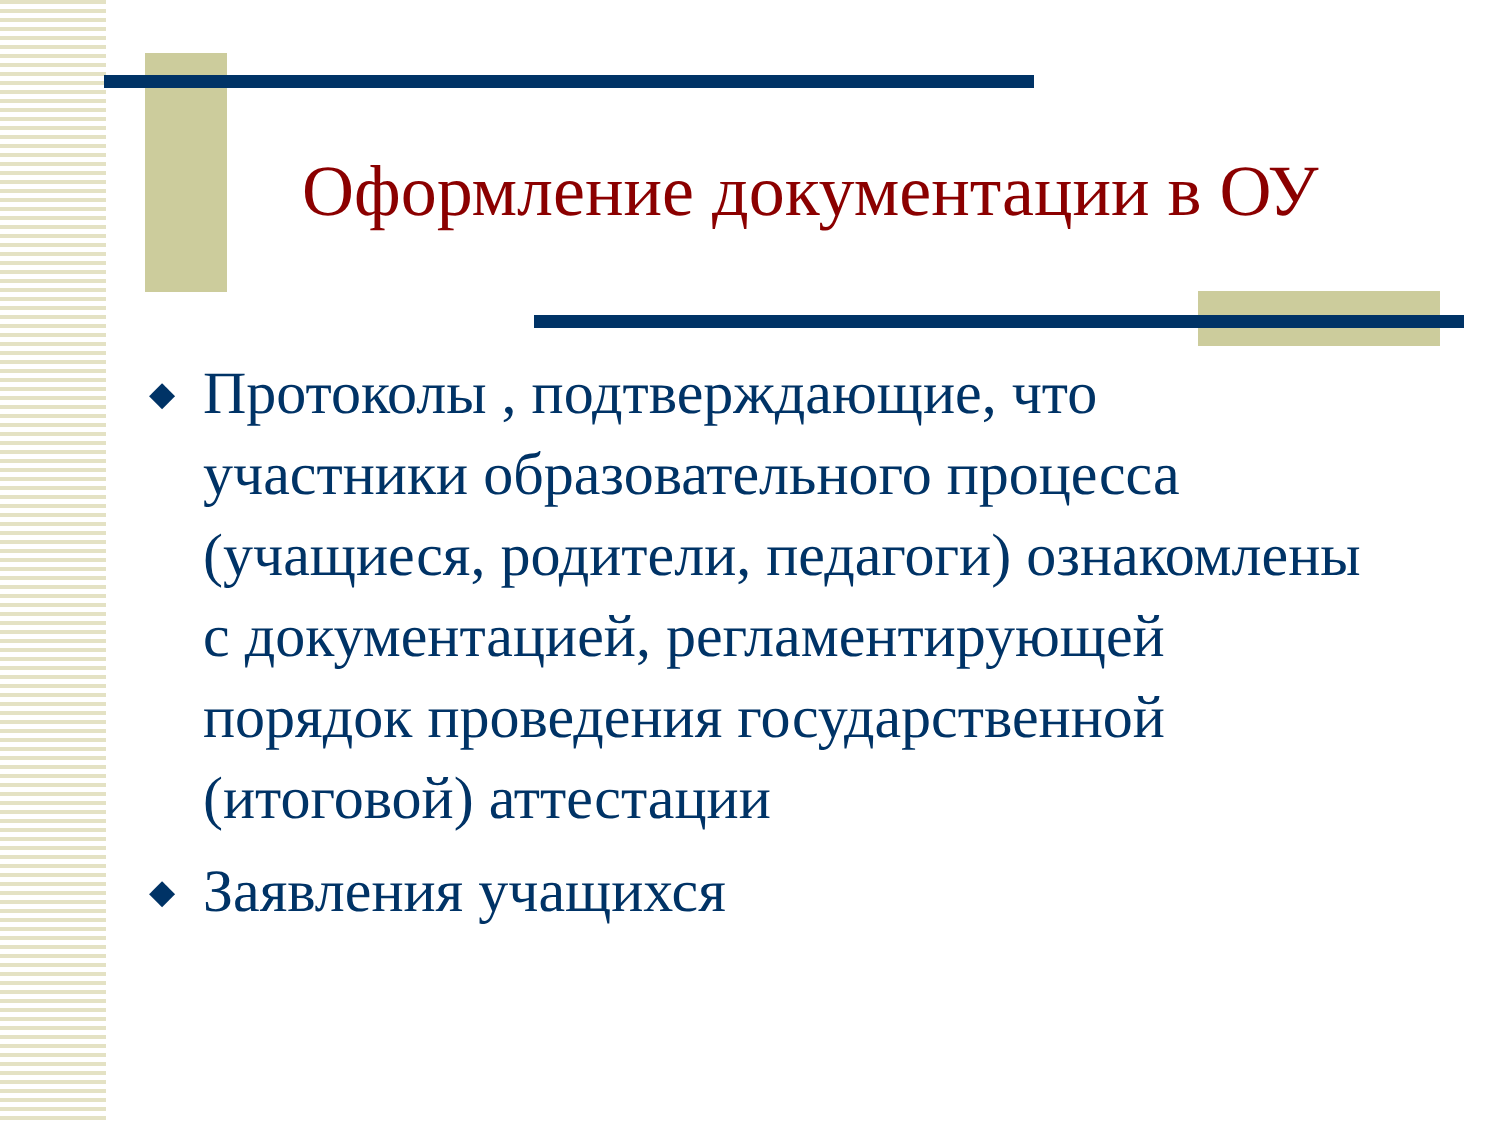Оформление документации в ОУ
◆ Протоколы , подтверждающие, что участники образовательного процесса (учащиеся, родители, педагоги) ознакомлены с документацией, регламентирующей порядок проведения государственной (итоговой) аттестации
◆ Заявления учащихся